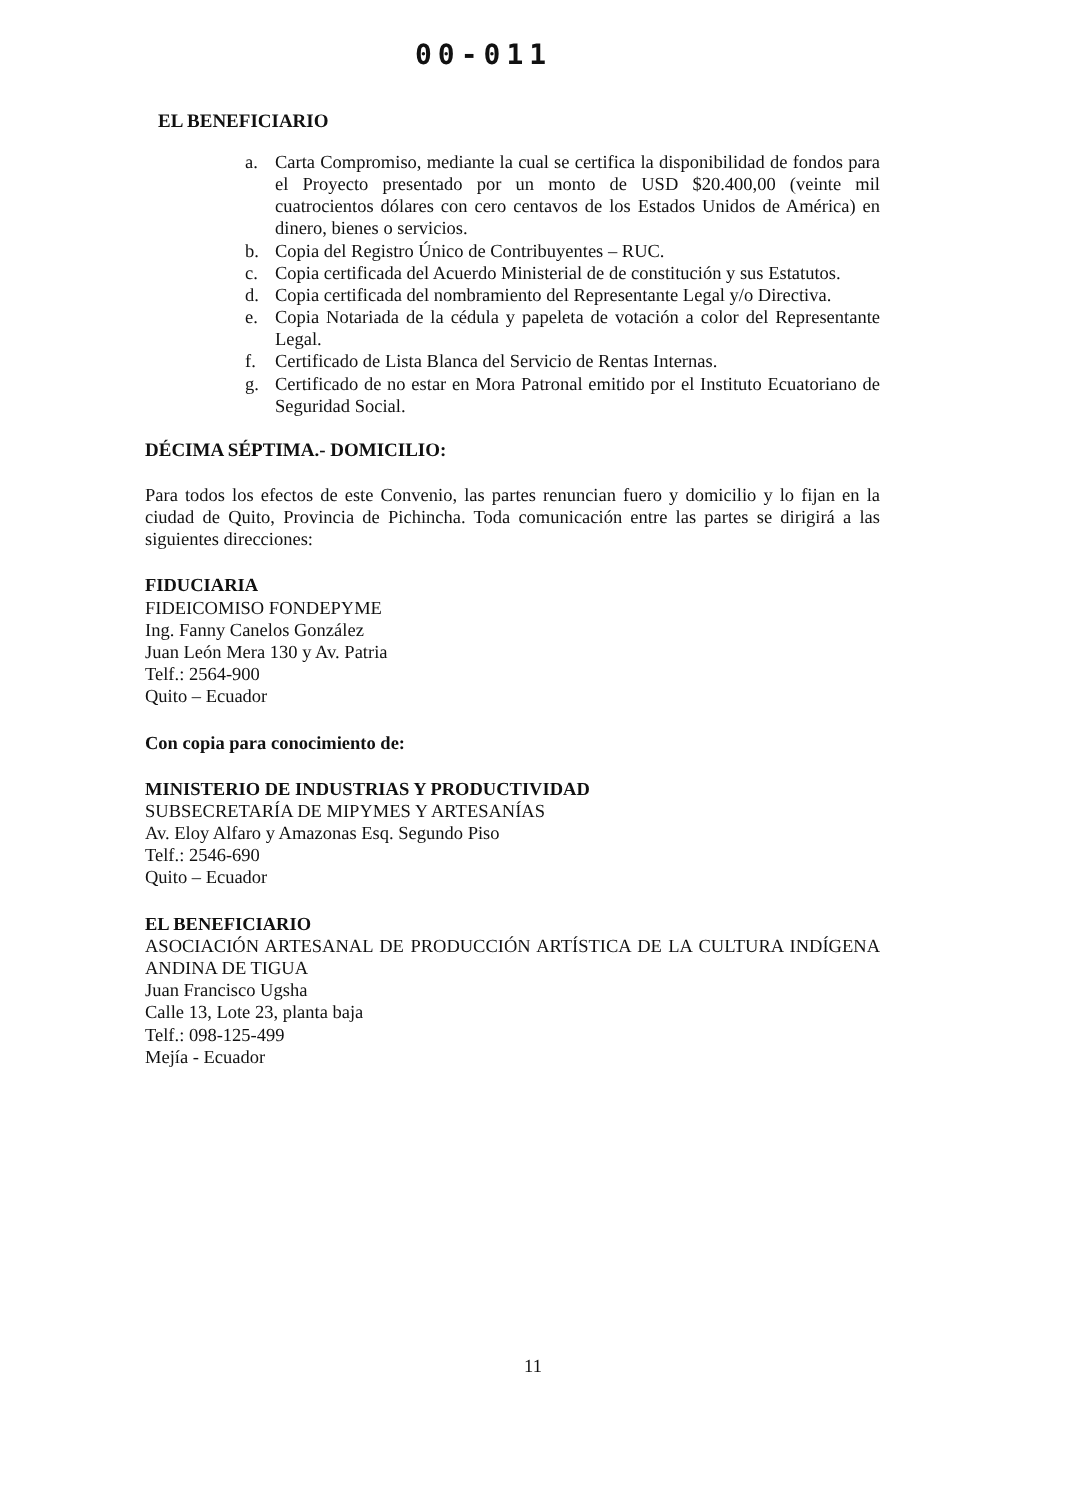00-011
EL BENEFICIARIO
a. Carta Compromiso, mediante la cual se certifica la disponibilidad de fondos para el Proyecto presentado por un monto de USD $20.400,00 (veinte mil cuatrocientos dólares con cero centavos de los Estados Unidos de América) en dinero, bienes o servicios.
b. Copia del Registro Único de Contribuyentes – RUC.
c. Copia certificada del Acuerdo Ministerial de de constitución y sus Estatutos.
d. Copia certificada del nombramiento del Representante Legal y/o Directiva.
e. Copia Notariada de la cédula y papeleta de votación a color del Representante Legal.
f. Certificado de Lista Blanca del Servicio de Rentas Internas.
g. Certificado de no estar en Mora Patronal emitido por el Instituto Ecuatoriano de Seguridad Social.
DÉCIMA SÉPTIMA.- DOMICILIO:
Para todos los efectos de este Convenio, las partes renuncian fuero y domicilio y lo fijan en la ciudad de Quito, Provincia de Pichincha. Toda comunicación entre las partes se dirigirá a las siguientes direcciones:
FIDUCIARIA
FIDEICOMISO FONDEPYME
Ing. Fanny Canelos González
Juan León Mera 130 y Av. Patria
Telf.: 2564-900
Quito – Ecuador
Con copia para conocimiento de:
MINISTERIO DE INDUSTRIAS Y PRODUCTIVIDAD
SUBSECRETARÍA DE MIPYMES Y ARTESANÍAS
Av. Eloy Alfaro y Amazonas Esq. Segundo Piso
Telf.: 2546-690
Quito – Ecuador
EL BENEFICIARIO
ASOCIACIÓN ARTESANAL DE PRODUCCIÓN ARTÍSTICA DE LA CULTURA INDÍGENA ANDINA DE TIGUA
Juan Francisco Ugsha
Calle 13, Lote 23, planta baja
Telf.: 098-125-499
Mejía - Ecuador
11